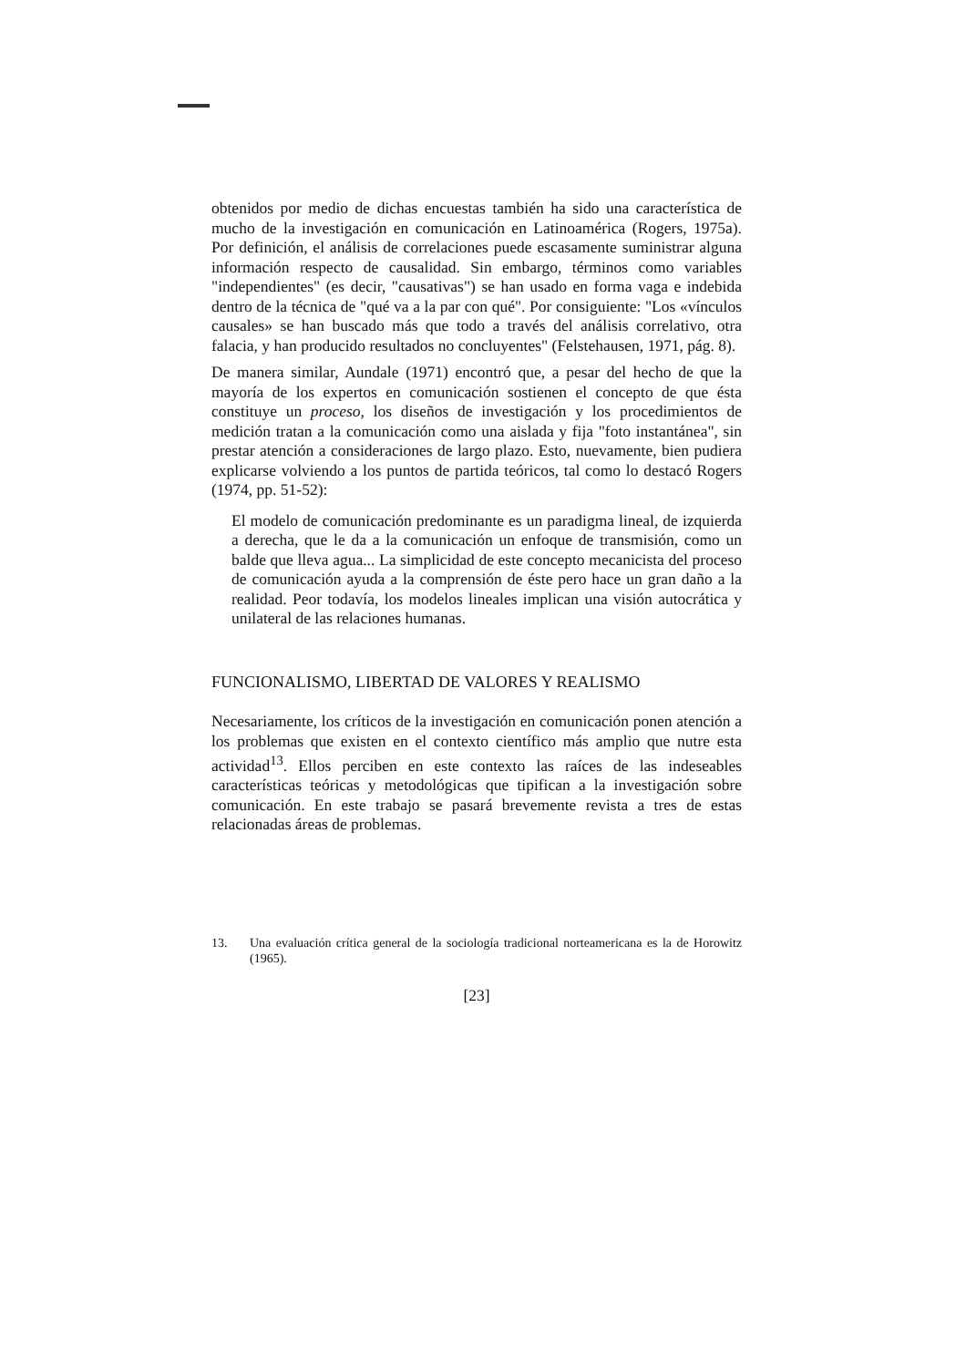obtenidos por medio de dichas encuestas también ha sido una característica de mucho de la investigación en comunicación en Latinoamérica (Rogers, 1975a). Por definición, el análisis de correlaciones puede escasamente suministrar alguna información respecto de causalidad. Sin embargo, términos como variables "independientes" (es decir, "causativas") se han usado en forma vaga e indebida dentro de la técnica de "qué va a la par con qué". Por consiguiente: "Los «vínculos causales» se han buscado más que todo a través del análisis correlativo, otra falacia, y han producido resultados no concluyentes" (Felstehausen, 1971, pág. 8).
De manera similar, Aundale (1971) encontró que, a pesar del hecho de que la mayoría de los expertos en comunicación sostienen el concepto de que ésta constituye un proceso, los diseños de investigación y los procedimientos de medición tratan a la comunicación como una aislada y fija "foto instantánea", sin prestar atención a consideraciones de largo plazo. Esto, nuevamente, bien pudiera explicarse volviendo a los puntos de partida teóricos, tal como lo destacó Rogers (1974, pp. 51-52):
El modelo de comunicación predominante es un paradigma lineal, de izquierda a derecha, que le da a la comunicación un enfoque de transmisión, como un balde que lleva agua... La simplicidad de este concepto mecanicista del proceso de comunicación ayuda a la comprensión de éste pero hace un gran daño a la realidad. Peor todavía, los modelos lineales implican una visión autocrática y unilateral de las relaciones humanas.
FUNCIONALISMO, LIBERTAD DE VALORES Y REALISMO
Necesariamente, los críticos de la investigación en comunicación ponen atención a los problemas que existen en el contexto científico más amplio que nutre esta actividad<sup>13</sup>. Ellos perciben en este contexto las raíces de las indeseables características teóricas y metodológicas que tipifican a la investigación sobre comunicación. En este trabajo se pasará brevemente revista a tres de estas relacionadas áreas de problemas.
13. Una evaluación crítica general de la sociología tradicional norteamericana es la de Horowitz (1965).
[23]